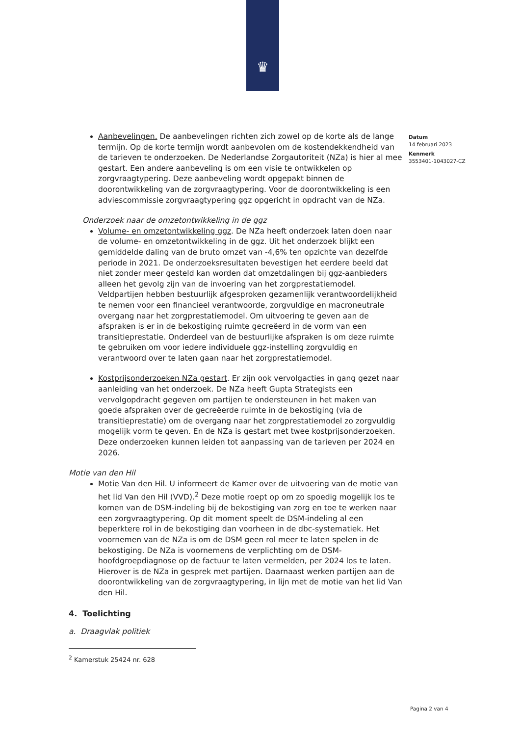♛
Datum
14 februari 2023
Kenmerk
3553401-1043027-CZ
Aanbevelingen. De aanbevelingen richten zich zowel op de korte als de lange termijn. Op de korte termijn wordt aanbevolen om de kostendekkendheid van de tarieven te onderzoeken. De Nederlandse Zorgautoriteit (NZa) is hier al mee gestart. Een andere aanbeveling is om een visie te ontwikkelen op zorgvraagtypering. Deze aanbeveling wordt opgepakt binnen de doorontwikkeling van de zorgvraagtypering. Voor de doorontwikkeling is een adviescommissie zorgvraagtypering ggz opgericht in opdracht van de NZa.
Onderzoek naar de omzetontwikkeling in de ggz
Volume- en omzetontwikkeling ggz. De NZa heeft onderzoek laten doen naar de volume- en omzetontwikkeling in de ggz. Uit het onderzoek blijkt een gemiddelde daling van de bruto omzet van -4,6% ten opzichte van dezelfde periode in 2021. De onderzoeksresultaten bevestigen het eerdere beeld dat niet zonder meer gesteld kan worden dat omzetdalingen bij ggz-aanbieders alleen het gevolg zijn van de invoering van het zorgprestatiemodel. Veldpartijen hebben bestuurlijk afgesproken gezamenlijk verantwoordelijkheid te nemen voor een financieel verantwoorde, zorgvuldige en macroneutrale overgang naar het zorgprestatiemodel. Om uitvoering te geven aan de afspraken is er in de bekostiging ruimte gecreëerd in de vorm van een transitieprestatie. Onderdeel van de bestuurlijke afspraken is om deze ruimte te gebruiken om voor iedere individuele ggz-instelling zorgvuldig en verantwoord over te laten gaan naar het zorgprestatiemodel.
Kostprijsonderzoeken NZa gestart. Er zijn ook vervolgacties in gang gezet naar aanleiding van het onderzoek. De NZa heeft Gupta Strategists een vervolgopdracht gegeven om partijen te ondersteunen in het maken van goede afspraken over de gecreëerde ruimte in de bekostiging (via de transitieprestatie) om de overgang naar het zorgprestatiemodel zo zorgvuldig mogelijk vorm te geven. En de NZa is gestart met twee kostprijsonderzoeken. Deze onderzoeken kunnen leiden tot aanpassing van de tarieven per 2024 en 2026.
Motie van den Hil
Motie Van den Hil. U informeert de Kamer over de uitvoering van de motie van het lid Van den Hil (VVD).<sup>2</sup> Deze motie roept op om zo spoedig mogelijk los te komen van de DSM-indeling bij de bekostiging van zorg en toe te werken naar een zorgvraagtypering. Op dit moment speelt de DSM-indeling al een beperktere rol in de bekostiging dan voorheen in de dbc-systematiek. Het voornemen van de NZa is om de DSM geen rol meer te laten spelen in de bekostiging. De NZa is voornemens de verplichting om de DSM-hoofdgroepdiagnose op de factuur te laten vermelden, per 2024 los te laten. Hierover is de NZa in gesprek met partijen. Daarnaast werken partijen aan de doorontwikkeling van de zorgvraagtypering, in lijn met de motie van het lid Van den Hil.
4. Toelichting
a. Draagvlak politiek
<sup>2</sup> Kamerstuk 25424 nr. 628
Pagina 2 van 4